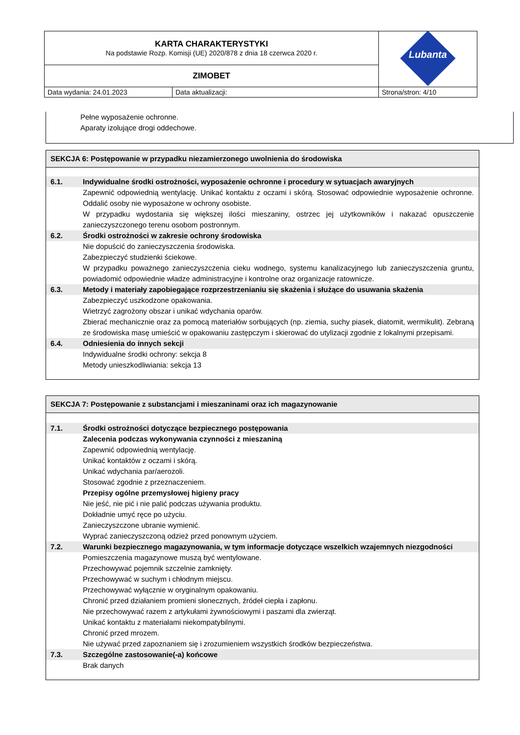| KARTA CHARAKTERYSTYKI Na podstawie Rozp. Komisji (UE) 2020/878 z dnia 18 czerwca 2020 r. | | Lubanta |
| ZIMOBET | | |
| Data wydania: 24.01.2023 | Data aktualizacji: | Strona/stron: 4/10 |
Pełne wyposażenie ochronne.
Aparaty izolujące drogi oddechowe.
SEKCJA 6: Postępowanie w przypadku niezamierzonego uwolnienia do środowiska
6.1. Indywidualne środki ostrożności, wyposażenie ochronne i procedury w sytuacjach awaryjnych
Zapewnić odpowiednią wentylację. Unikać kontaktu z oczami i skórą. Stosować odpowiednie wyposażenie ochronne. Oddalić osoby nie wyposażone w ochrony osobiste.
W przypadku wydostania się większej ilości mieszaniny, ostrzec jej użytkowników i nakazać opuszczenie zanieczyszczonego terenu osobom postronnym.
6.2. Środki ostrożności w zakresie ochrony środowiska
Nie dopuścić do zanieczyszczenia środowiska.
Zabezpieczyć studzienki ściekowe.
W przypadku poważnego zanieczyszczenia cieku wodnego, systemu kanalizacyjnego lub zanieczyszczenia gruntu, powiadomić odpowiednie władze administracyjne i kontrolne oraz organizacje ratownicze.
6.3. Metody i materiały zapobiegające rozprzestrzenianiu się skażenia i służące do usuwania skażenia
Zabezpieczyć uszkodzone opakowania.
Wietrzyć zagrożony obszar i unikać wdychania oparów.
Zbierać mechanicznie oraz za pomocą materiałów sorbujących (np. ziemia, suchy piasek, diatomit, wermikulit). Zebraną ze środowiska masę umieścić w opakowaniu zastępczym i skierować do utylizacji zgodnie z lokalnymi przepisami.
6.4. Odniesienia do innych sekcji
Indywidualne środki ochrony: sekcja 8
Metody unieszkodliwiania: sekcja 13
SEKCJA 7: Postępowanie z substancjami i mieszaninami oraz ich magazynowanie
7.1. Środki ostrożności dotyczące bezpiecznego postępowania
Zalecenia podczas wykonywania czynności z mieszaniną
Zapewnić odpowiednią wentylację.
Unikać kontaktów z oczami i skórą.
Unikać wdychania par/aerozoli.
Stosować zgodnie z przeznaczeniem.
Przepisy ogólne przemysłowej higieny pracy
Nie jeść, nie pić i nie palić podczas używania produktu.
Dokładnie umyć ręce po użyciu.
Zanieczyszczone ubranie wymienić.
Wyprać zanieczyszczoną odzież przed ponownym użyciem.
7.2. Warunki bezpiecznego magazynowania, w tym informacje dotyczące wszelkich wzajemnych niezgodności
Pomieszczenia magazynowe muszą być wentylowane.
Przechowywać pojemnik szczelnie zamknięty.
Przechowywać w suchym i chłodnym miejscu.
Przechowywać wyłącznie w oryginalnym opakowaniu.
Chronić przed działaniem promieni słonecznych, źródeł ciepła i zapłonu.
Nie przechowywać razem z artykułami żywnościowymi i paszami dla zwierząt.
Unikać kontaktu z materiałami niekompatybilnymi.
Chronić przed mrozem.
Nie używać przed zapoznaniem się i zrozumieniem wszystkich środków bezpieczeństwa.
7.3. Szczególne zastosowanie(-a) końcowe
Brak danych